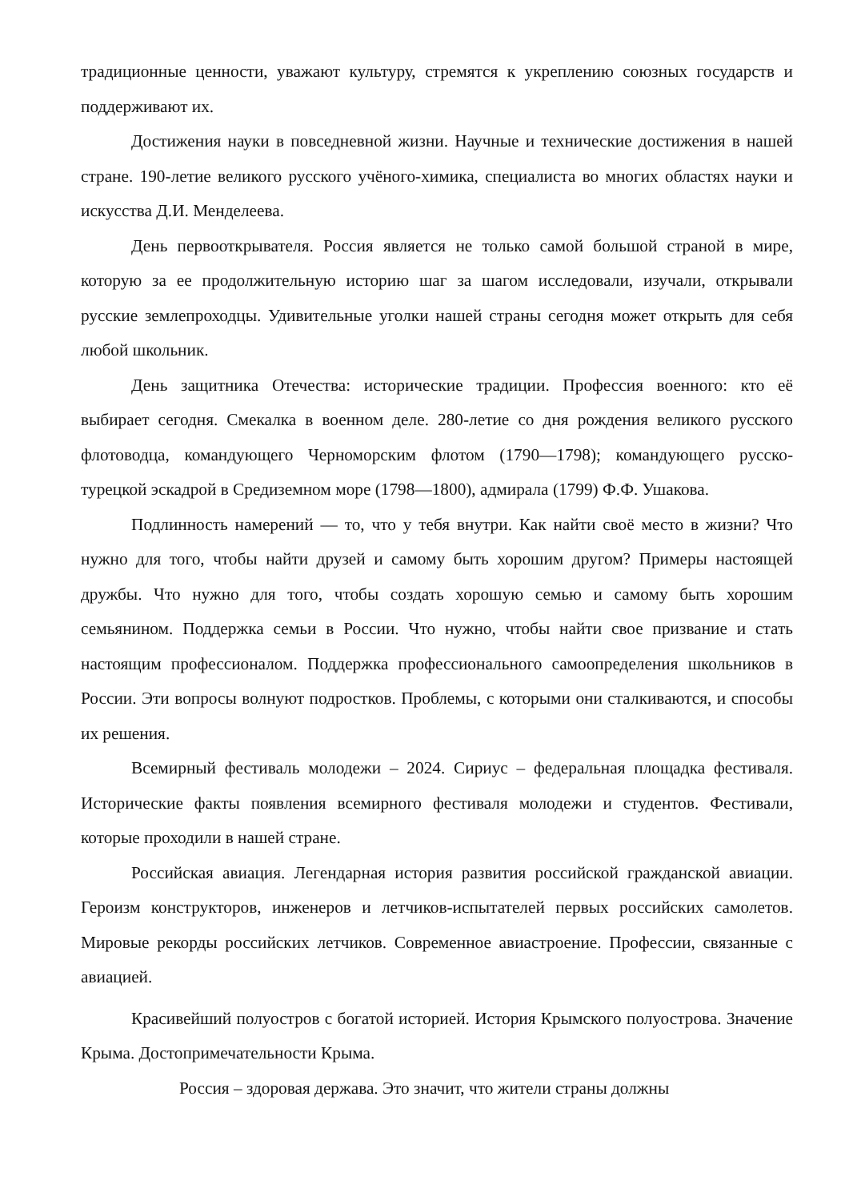традиционные ценности, уважают культуру, стремятся к укреплению союзных государств и поддерживают их.
Достижения науки в повседневной жизни. Научные и технические достижения в нашей стране. 190-летие великого русского учёного-химика, специалиста во многих областях науки и искусства Д.И. Менделеева.
День первооткрывателя. Россия является не только самой большой страной в мире, которую за ее продолжительную историю шаг за шагом исследовали, изучали, открывали русские землепроходцы. Удивительные уголки нашей страны сегодня может открыть для себя любой школьник.
День защитника Отечества: исторические традиции. Профессия военного: кто её выбирает сегодня. Смекалка в военном деле. 280-летие со дня рождения великого русского флотоводца, командующего Черноморским флотом (1790—1798); командующего русско-турецкой эскадрой в Средиземном море (1798—1800), адмирала (1799) Ф.Ф. Ушакова.
Подлинность намерений — то, что у тебя внутри. Как найти своё место в жизни? Что нужно для того, чтобы найти друзей и самому быть хорошим другом? Примеры настоящей дружбы. Что нужно для того, чтобы создать хорошую семью и самому быть хорошим семьянином. Поддержка семьи в России. Что нужно, чтобы найти свое призвание и стать настоящим профессионалом. Поддержка профессионального самоопределения школьников в России. Эти вопросы волнуют подростков. Проблемы, с которыми они сталкиваются, и способы их решения.
Всемирный фестиваль молодежи – 2024. Сириус – федеральная площадка фестиваля. Исторические факты появления всемирного фестиваля молодежи и студентов. Фестивали, которые проходили в нашей стране.
Российская авиация. Легендарная история развития российской гражданской авиации. Героизм конструкторов, инженеров и летчиков-испытателей первых российских самолетов. Мировые рекорды российских летчиков. Современное авиастроение. Профессии, связанные с авиацией.
Красивейший полуостров с богатой историей. История Крымского полуострова. Значение Крыма. Достопримечательности Крыма.
Россия – здоровая держава. Это значит, что жители страны должны